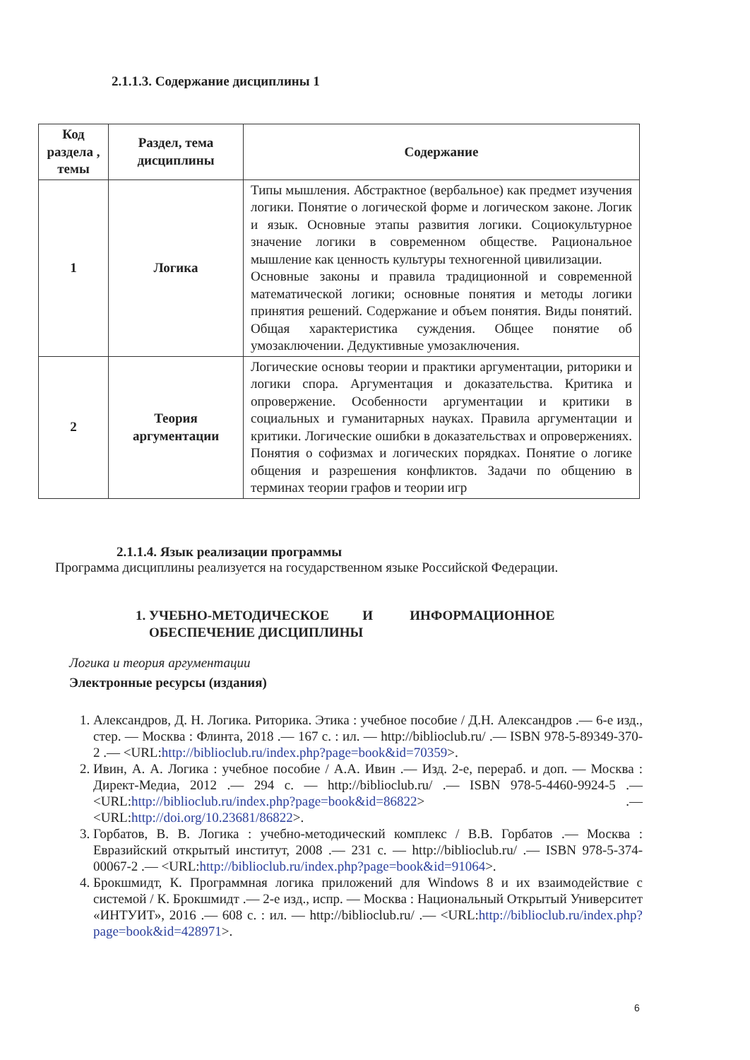2.1.1.3. Содержание дисциплины 1
| Код раздела , темы | Раздел, тема дисциплины | Содержание |
| --- | --- | --- |
| 1 | Логика | Типы мышления. Абстрактное (вербальное) как предмет изучения логики. Понятие о логической форме и логическом законе. Логик и язык. Основные этапы развития логики. Социокультурное значение логики в современном обществе. Рациональное мышление как ценность культуры техногенной цивилизации. Основные законы и правила традиционной и современной математической логики; основные понятия и методы логики принятия решений. Содержание и объем понятия. Виды понятий. Общая характеристика суждения. Общее понятие об умозаключении. Дедуктивные умозаключения. |
| 2 | Теория аргументации | Логические основы теории и практики аргументации, риторики и логики спора. Аргументация и доказательства. Критика и опровержение. Особенности аргументации и критики в социальных и гуманитарных науках. Правила аргументации и критики. Логические ошибки в доказательствах и опровержениях. Понятия о софизмах и логических порядках. Понятие о логике общения и разрешения конфликтов. Задачи по общению в терминах теории графов и теории игр |
2.1.1.4. Язык реализации программы
Программа дисциплины реализуется на государственном языке Российской Федерации.
1. УЧЕБНО-МЕТОДИЧЕСКОЕ И ИНФОРМАЦИОННОЕ
ОБЕСПЕЧЕНИЕ ДИСЦИПЛИНЫ
Логика и теория аргументации
Электронные ресурсы (издания)
1. Александров, Д. Н. Логика. Риторика. Этика : учебное пособие / Д.Н. Александров .— 6-е изд., стер. — Москва : Флинта, 2018 .— 167 с. : ил. — http://biblioclub.ru/ .— ISBN 978-5-89349-370-2 .— <URL:http://biblioclub.ru/index.php?page=book&id=70359>.
2. Ивин, А. А. Логика : учебное пособие / А.А. Ивин .— Изд. 2-е, перераб. и доп. — Москва : Директ-Медиа, 2012 .— 294 с. — http://biblioclub.ru/ .— ISBN 978-5-4460-9924-5 .— <URL:http://biblioclub.ru/index.php?page=book&id=86822> .— <URL:http://doi.org/10.23681/86822>.
3. Горбатов, В. В. Логика : учебно-методический комплекс / В.В. Горбатов .— Москва : Евразийский открытый институт, 2008 .— 231 с. — http://biblioclub.ru/ .— ISBN 978-5-374-00067-2 .— <URL:http://biblioclub.ru/index.php?page=book&id=91064>.
4. Брокшмидт, К. Программная логика приложений для Windows 8 и их взаимодействие с системой / К. Брокшмидт .— 2-е изд., испр. — Москва : Национальный Открытый Университет «ИНТУИТ», 2016 .— 608 с. : ил. — http://biblioclub.ru/ .— <URL:http://biblioclub.ru/index.php?page=book&id=428971>.
6